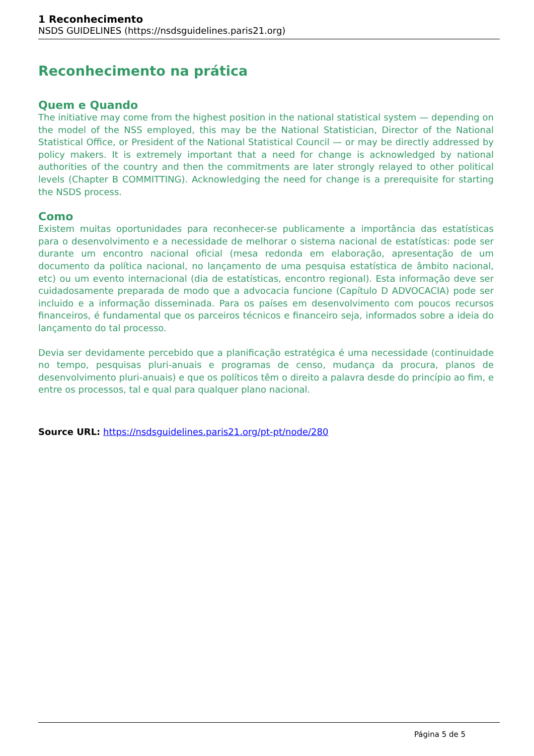1 Reconhecimento
NSDS GUIDELINES (https://nsdsguidelines.paris21.org)
Reconhecimento na prática
Quem e Quando
The initiative may come from the highest position in the national statistical system — depending on the model of the NSS employed, this may be the National Statistician, Director of the National Statistical Office, or President of the National Statistical Council — or may be directly addressed by policy makers. It is extremely important that a need for change is acknowledged by national authorities of the country and then the commitments are later strongly relayed to other political levels (Chapter B COMMITTING). Acknowledging the need for change is a prerequisite for starting the NSDS process.
Como
Existem muitas oportunidades para reconhecer-se publicamente a importância das estatísticas para o desenvolvimento e a necessidade de melhorar o sistema nacional de estatísticas: pode ser durante um encontro nacional oficial (mesa redonda em elaboração, apresentação de um documento da política nacional, no lançamento de uma pesquisa estatística de âmbito nacional, etc) ou um evento internacional (dia de estatísticas, encontro regional). Esta informação deve ser cuidadosamente preparada de modo que a advocacia funcione (Capítulo D ADVOCACIA) pode ser incluido e a informação disseminada. Para os países em desenvolvimento com poucos recursos financeiros, é fundamental que os parceiros técnicos e financeiro seja, informados sobre a ideia do lançamento do tal processo.
Devia ser devidamente percebido que a planificação estratégica é uma necessidade (continuidade no tempo, pesquisas pluri-anuais e programas de censo, mudança da procura, planos de desenvolvimento pluri-anuais) e que os políticos têm o direito a palavra desde do princípio ao fim, e entre os processos, tal e qual para qualquer plano nacional.
Source URL: https://nsdsguidelines.paris21.org/pt-pt/node/280
Página 5 de 5